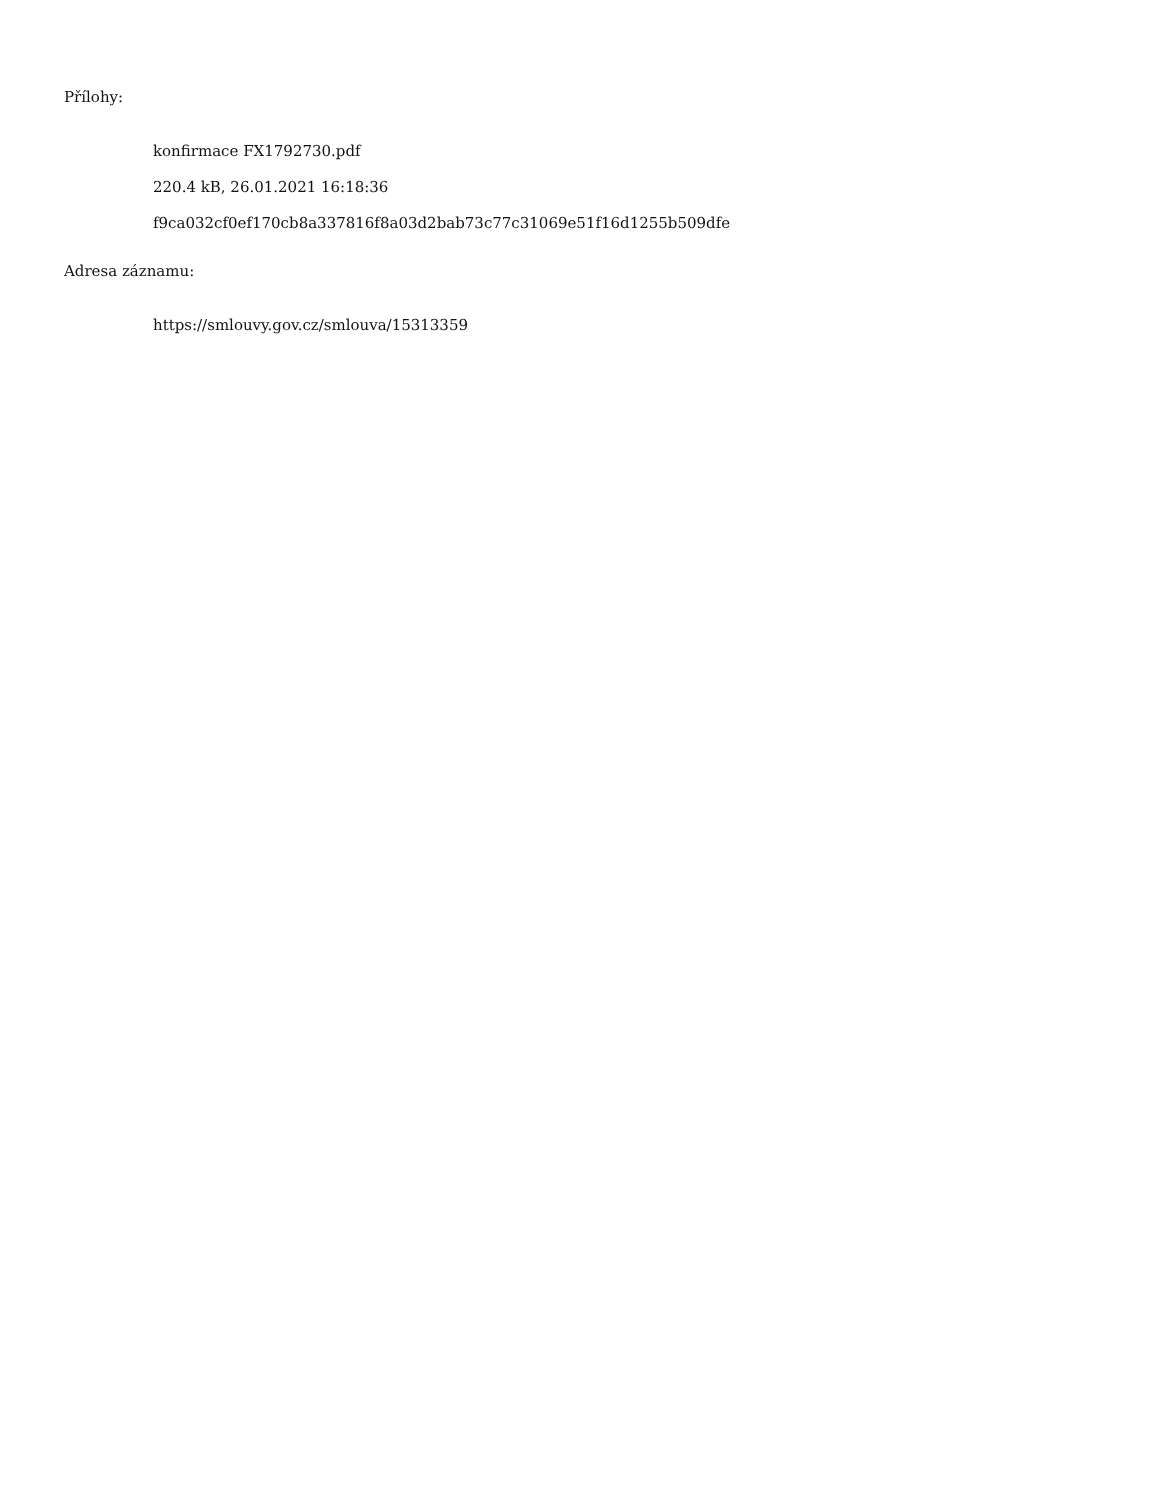Přílohy:
konfirmace FX1792730.pdf
220.4 kB, 26.01.2021 16:18:36
f9ca032cf0ef170cb8a337816f8a03d2bab73c77c31069e51f16d1255b509dfe
Adresa záznamu:
https://smlouvy.gov.cz/smlouva/15313359